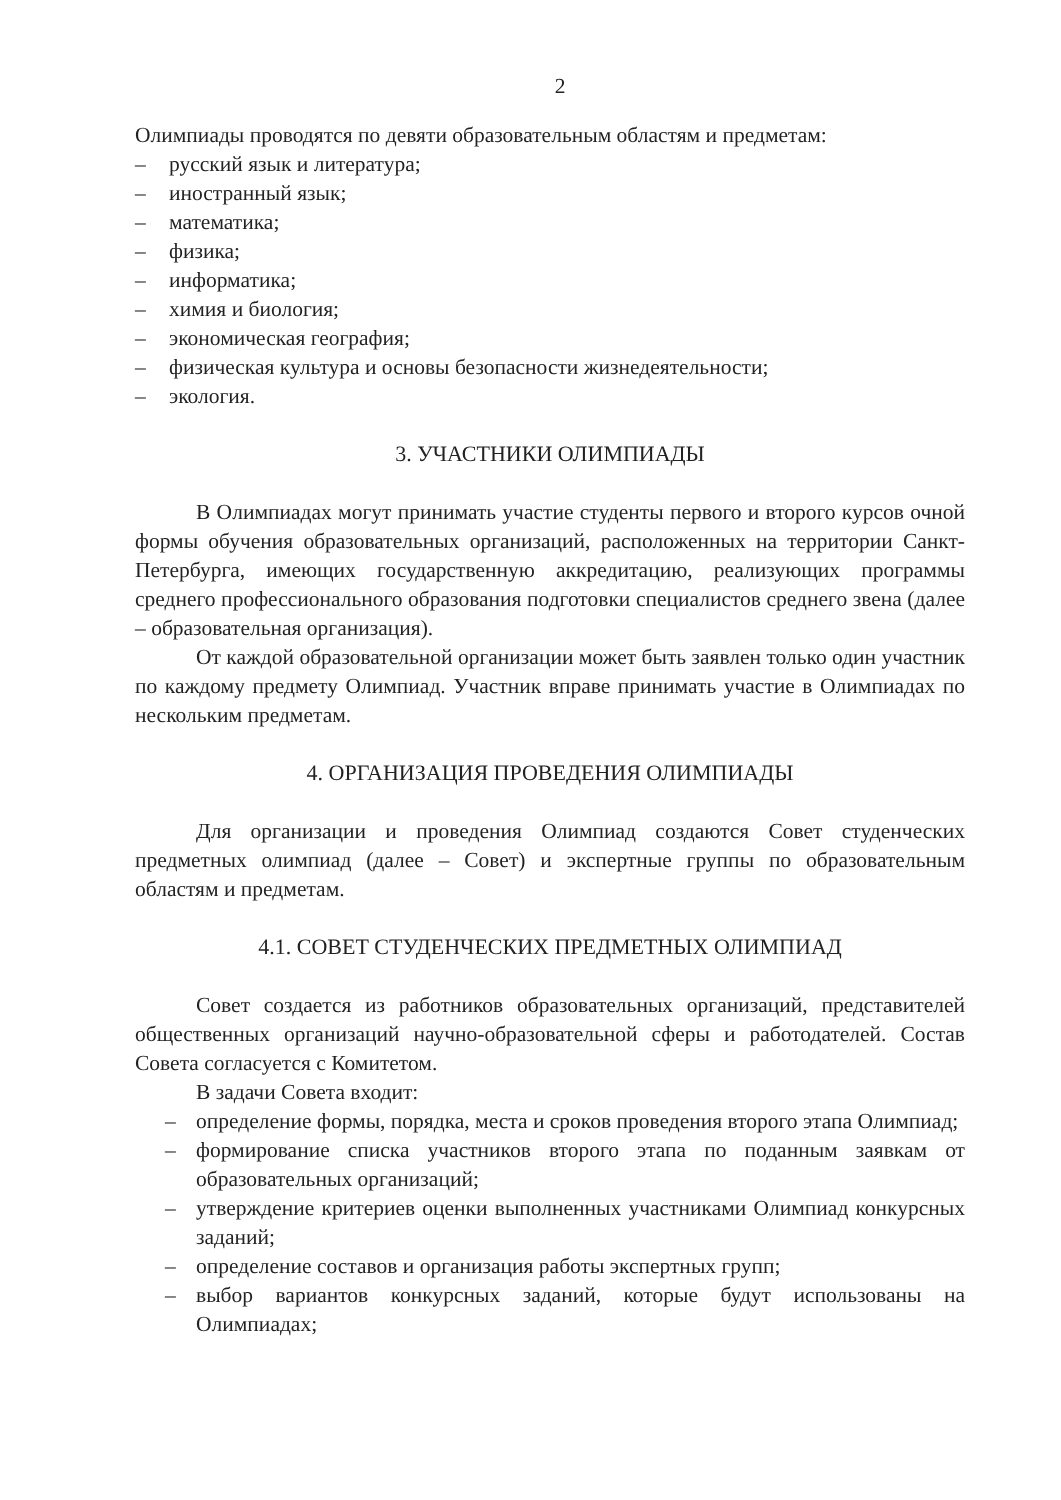2
Олимпиады проводятся по девяти образовательным областям и предметам:
– русский язык и литература;
– иностранный язык;
– математика;
– физика;
– информатика;
– химия и биология;
– экономическая география;
– физическая культура и основы безопасности жизнедеятельности;
– экология.
3. УЧАСТНИКИ ОЛИМПИАДЫ
В Олимпиадах могут принимать участие студенты первого и второго курсов очной формы обучения образовательных организаций, расположенных на территории Санкт-Петербурга, имеющих государственную аккредитацию, реализующих программы среднего профессионального образования подготовки специалистов среднего звена (далее – образовательная организация).
От каждой образовательной организации может быть заявлен только один участник по каждому предмету Олимпиад. Участник вправе принимать участие в Олимпиадах по нескольким предметам.
4. ОРГАНИЗАЦИЯ ПРОВЕДЕНИЯ ОЛИМПИАДЫ
Для организации и проведения Олимпиад создаются Совет студенческих предметных олимпиад (далее – Совет) и экспертные группы по образовательным областям и предметам.
4.1. СОВЕТ СТУДЕНЧЕСКИХ ПРЕДМЕТНЫХ ОЛИМПИАД
Совет создается из работников образовательных организаций, представителей общественных организаций научно-образовательной сферы и работодателей. Состав Совета согласуется с Комитетом.
В задачи Совета входит:
– определение формы, порядка, места и сроков проведения второго этапа Олимпиад;
– формирование списка участников второго этапа по поданным заявкам от образовательных организаций;
– утверждение критериев оценки выполненных участниками Олимпиад конкурсных заданий;
– определение составов и организация работы экспертных групп;
– выбор вариантов конкурсных заданий, которые будут использованы на Олимпиадах;